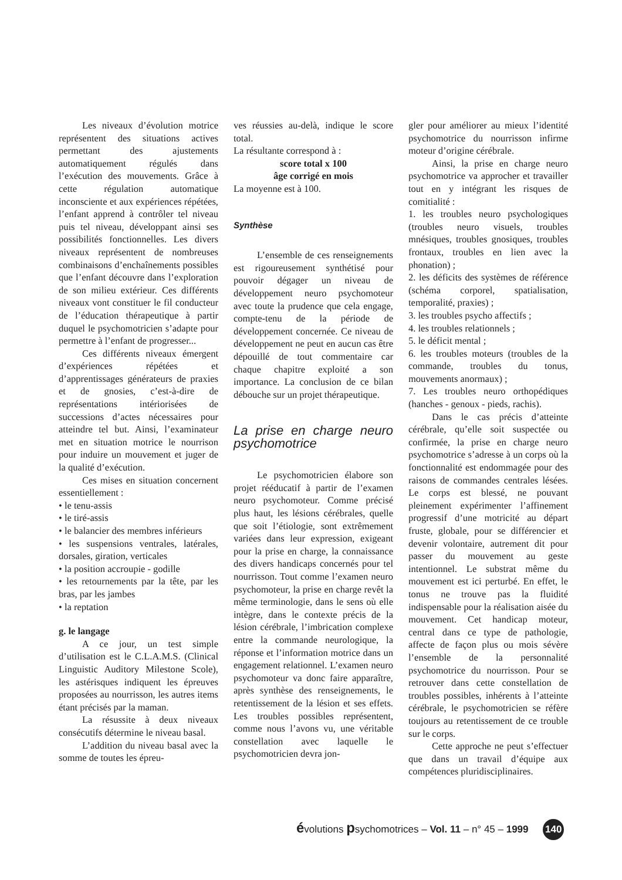Les niveaux d’évolution motrice représentent des situations actives permettant des ajustements automatiquement régulés dans l’exécution des mouvements. Grâce à cette régulation automatique inconsciente et aux expériences répétées, l’enfant apprend à contrôler tel niveau puis tel niveau, développant ainsi ses possibilités fonctionnelles. Les divers niveaux représentent de nombreuses combinaisons d’enchaînements possibles que l’enfant découvre dans l’exploration de son milieu extérieur. Ces différents niveaux vont constituer le fil conducteur de l’éducation thérapeutique à partir duquel le psychomotricien s’adapte pour permettre à l’enfant de progresser...
Ces différents niveaux émergent d’expériences répétées et d’apprentissages générateurs de praxies et de gnosies, c’est-à-dire de représentations intériorisées de successions d’actes nécessaires pour atteindre tel but. Ainsi, l’examinateur met en situation motrice le nourrison pour induire un mouvement et juger de la qualité d’exécution.
Ces mises en situation concernent essentiellement :
• le tenu-assis
• le tiré-assis
• le balancier des membres inférieurs
• les suspensions ventrales, latérales, dorsales, giration, verticales
• la position accroupie - godille
• les retournements par la tête, par les bras, par les jambes
• la reptation
g. le langage
A ce jour, un test simple d’utilisation est le C.L.A.M.S. (Clinical Linguistic Auditory Milestone Scole), les astérisques indiquent les épreuves proposées au nourrisson, les autres items étant précisés par la maman.
La résussite à deux niveaux consécutifs détermine le niveau basal.
L’addition du niveau basal avec la somme de toutes les épreu-
ves réussies au-delà, indique le score total.
La résultante correspond à :
score total x 100
âge corrigé en mois
La moyenne est à 100.
Synthèse
L’ensemble de ces renseignements est rigoureusement synthétisé pour pouvoir dégager un niveau de développement neuro psychomoteur avec toute la prudence que cela engage, compte-tenu de la période de développement concernée. Ce niveau de développement ne peut en aucun cas être dépouillé de tout commentaire car chaque chapitre exploité a son importance. La conclusion de ce bilan débouche sur un projet thérapeutique.
La prise en charge neuro psychomotrice
Le psychomotricien élabore son projet rééducatif à partir de l’examen neuro psychomoteur. Comme précisé plus haut, les lésions cérébrales, quelle que soit l’étiologie, sont extrêmement variées dans leur expression, exigeant pour la prise en charge, la connaissance des divers handicaps concernés pour tel nourrisson. Tout comme l’examen neuro psychomoteur, la prise en charge revêt la même terminologie, dans le sens où elle intègre, dans le contexte précis de la lésion cérébrale, l’imbrication complexe entre la commande neurologique, la réponse et l’information motrice dans un engagement relationnel. L’examen neuro psychomoteur va donc faire apparaître, après synthèse des renseignements, le retentissement de la lésion et ses effets. Les troubles possibles représentent, comme nous l’avons vu, une véritable constellation avec laquelle le psychomotricien devra jon-
gler pour améliorer au mieux l’identité psychomotrice du nourrisson infirme moteur d’origine cérébrale.
Ainsi, la prise en charge neuro psychomotrice va approcher et travailler tout en y intégrant les risques de comitialité :
1. les troubles neuro psychologiques (troubles neuro visuels, troubles mnésiques, troubles gnosiques, troubles frontaux, troubles en lien avec la phonation) ;
2. les déficits des systèmes de référence (schéma corporel, spatialisation, temporalité, praxies) ;
3. les troubles psycho affectifs ;
4. les troubles relationnels ;
5. le déficit mental ;
6. les troubles moteurs (troubles de la commande, troubles du tonus, mouvements anormaux) ;
7. Les troubles neuro orthopédiques (hanches - genoux - pieds, rachis).
Dans le cas précis d’atteinte cérébrale, qu’elle soit suspectée ou confirmée, la prise en charge neuro psychomotrice s’adresse à un corps où la fonctionnalité est endommagée pour des raisons de commandes centrales lésées. Le corps est blessé, ne pouvant pleinement expérimenter l’affinement progressif d’une motricité au départ fruste, globale, pour se différencier et devenir volontaire, autrement dit pour passer du mouvement au geste intentionnel. Le substrat même du mouvement est ici perturbé. En effet, le tonus ne trouve pas la fluidité indispensable pour la réalisation aisée du mouvement. Cet handicap moteur, central dans ce type de pathologie, affecte de façon plus ou mois sévère l’ensemble de la personnalité psychomotrice du nourrisson. Pour se retrouver dans cette constellation de troubles possibles, inhérents à l’atteinte cérébrale, le psychomotricien se réfère toujours au retentissement de ce trouble sur le corps.
Cette approche ne peut s’effectuer que dans un travail d’équipe aux compétences pluridisciplinaires.
évolutions psychomotrices – Vol. 11 – n° 45 – 1999 140